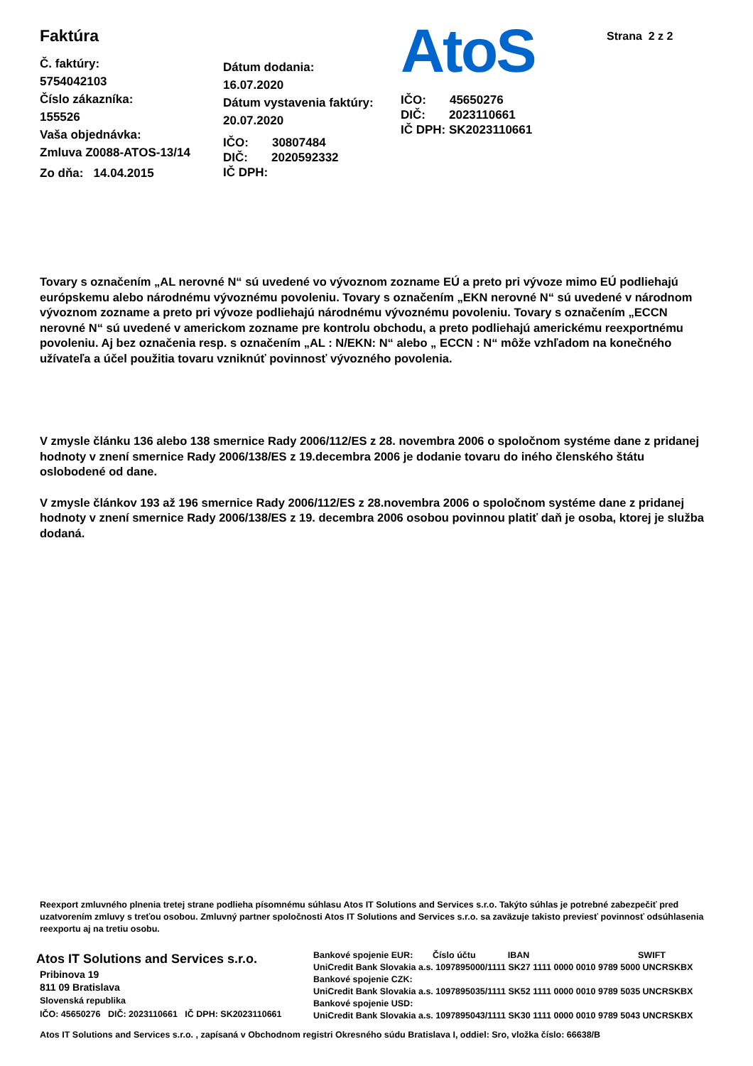Faktúra
Č. faktúry:
5754042103
Číslo zákazníka:
155526
Vaša objednávka:
Zmluva Z0088-ATOS-13/14
Zo dňa: 14.04.2015
Dátum dodania:
16.07.2020
Dátum vystavenia faktúry:
20.07.2020
IČO: 30807484
DIČ: 2020592332
IČ DPH:
AtoS
IČO: 45650276
DIČ: 2023110661
IČ DPH: SK2023110661
Strana 2 z 2
Tovary s označením „AL nerovné N“ sú uvedené vo vývoznom zozname EÚ a preto pri vývoze mimo EÚ podliehajú európskemu alebo národnému vývoznému povoleniu. Tovary s označením „EKN nerovné N“ sú uvedené v národnom vývoznom zozname a preto pri vývoze podliehajú národnému vývoznému povoleniu. Tovary s označením „ECCN nerovné N“ sú uvedené v americkom zozname pre kontrolu obchodu, a preto podliehajú americkému reexportnému povoleniu. Aj bez označenia resp. s označením „AL : N/EKN: N“ alebo „ ECCN : N“ môže vzhľadom na konečného užívateľa a účel použitia tovaru vzniknúť povinnosť vývozného povolenia.
V zmysle článku 136 alebo 138 smernice Rady 2006/112/ES z 28. novembra 2006 o spoločnom systéme dane z pridanej hodnoty v znení smernice Rady 2006/138/ES z 19.decembra 2006 je dodanie tovaru do iného členského štátu oslobodené od dane.
V zmysle článkov 193 až 196 smernice Rady 2006/112/ES z 28.novembra 2006 o spoločnom systéme dane z pridanej hodnoty v znení smernice Rady 2006/138/ES z 19. decembra 2006 osobou povinnou platiť daň je osoba, ktorej je služba dodaná.
Reexport zmluvného plnenia tretej strane podlieha písomnému súhlasu Atos IT Solutions and Services s.r.o. Takýto súhlas je potrebné zabezpečiť pred uzatvorením zmluvy s treťou osobou. Zmluvný partner spoločnosti Atos IT Solutions and Services s.r.o. sa zaväzuje takisto previesť povinnosť odsúhlasenia reexportu aj na tretiu osobu.
Atos IT Solutions and Services s.r.o.
Pribinova 19
811 09 Bratislava
Slovenská republika
IČO: 45650276 DIČ: 2023110661 IČ DPH: SK2023110661
Bankové spojenie EUR: Číslo účtu IBAN SWIFT
UniCredit Bank Slovakia a.s. 1097895000/1111 SK27 1111 0000 0010 9789 5000 UNCRSKBX
Bankové spojenie CZK:
UniCredit Bank Slovakia a.s. 1097895035/1111 SK52 1111 0000 0010 9789 5035 UNCRSKBX
Bankové spojenie USD:
UniCredit Bank Slovakia a.s. 1097895043/1111 SK30 1111 0000 0010 9789 5043 UNCRSKBX
Atos IT Solutions and Services s.r.o. , zapísaná v Obchodnom registri Okresného súdu Bratislava I, oddiel: Sro, vložka číslo: 66638/B